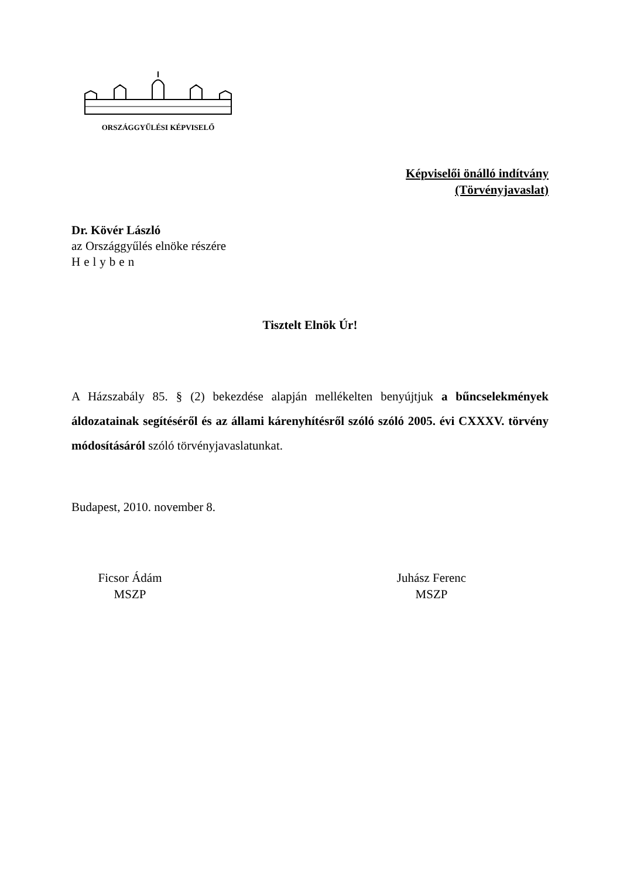ORSZÁGGYŰLÉSI KÉPVISELŐ
Képviselői önálló indítvány
(Törvényjavaslat)
Dr. Kövér László
az Országgyűlés elnöke részére
Helyben
Tisztelt Elnök Úr!
A Házszabály 85. § (2) bekezdése alapján mellékelten benyújtjuk a bűncselekmények áldozatainak segítéséről és az állami kárenyhítésről szóló szóló 2005. évi CXXXV. törvény módosításáról szóló törvényjavaslatunkat.
Budapest, 2010. november 8.
Ficsor Ádám
MSZP
Juhász Ferenc
MSZP